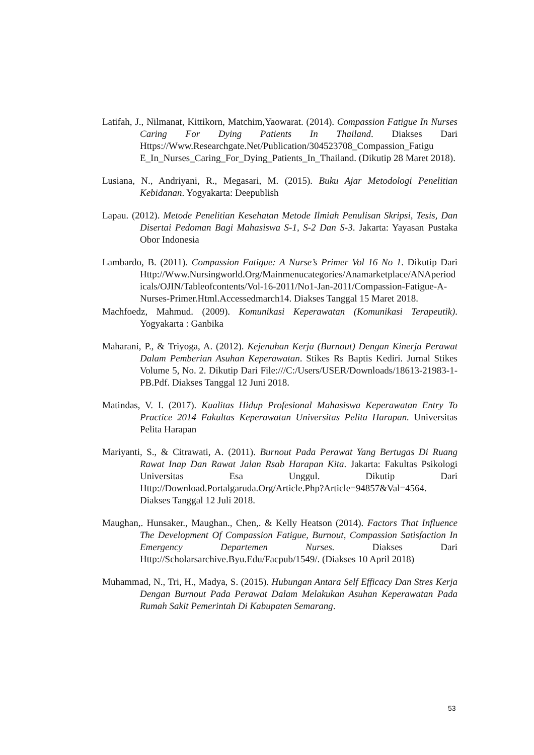Latifah, J., Nilmanat, Kittikorn, Matchim,Yaowarat. (2014). Compassion Fatigue In Nurses Caring For Dying Patients In Thailand. Diakses Dari Https://Www.Researchgate.Net/Publication/304523708_Compassion_Fatigu E_In_Nurses_Caring_For_Dying_Patients_In_Thailand. (Dikutip 28 Maret 2018).
Lusiana, N., Andriyani, R., Megasari, M. (2015). Buku Ajar Metodologi Penelitian Kebidanan. Yogyakarta: Deepublish
Lapau. (2012). Metode Penelitian Kesehatan Metode Ilmiah Penulisan Skripsi, Tesis, Dan Disertai Pedoman Bagi Mahasiswa S-1, S-2 Dan S-3. Jakarta: Yayasan Pustaka Obor Indonesia
Lambardo, B. (2011). Compassion Fatigue: A Nurse’s Primer Vol 16 No 1. Dikutip Dari Http://Www.Nursingworld.Org/Mainmenucategories/Anamarketplace/ANAperiodicals/OJIN/Tableofcontents/Vol-16-2011/No1-Jan-2011/Compassion-Fatigue-A-Nurses-Primer.Html.Accessedmarch14. Diakses Tanggal 15 Maret 2018.
Machfoedz, Mahmud. (2009). Komunikasi Keperawatan (Komunikasi Terapeutik). Yogyakarta : Ganbika
Maharani, P., & Triyoga, A. (2012). Kejenuhan Kerja (Burnout) Dengan Kinerja Perawat Dalam Pemberian Asuhan Keperawatan. Stikes Rs Baptis Kediri. Jurnal Stikes Volume 5, No. 2. Dikutip Dari File:///C:/Users/USER/Downloads/18613-21983-1-PB.Pdf. Diakses Tanggal 12 Juni 2018.
Matindas, V. I. (2017). Kualitas Hidup Profesional Mahasiswa Keperawatan Entry To Practice 2014 Fakultas Keperawatan Universitas Pelita Harapan. Universitas Pelita Harapan
Mariyanti, S., & Citrawati, A. (2011). Burnout Pada Perawat Yang Bertugas Di Ruang Rawat Inap Dan Rawat Jalan Rsab Harapan Kita. Jakarta: Fakultas Psikologi Universitas Esa Unggul. Dikutip Dari Http://Download.Portalgaruda.Org/Article.Php?Article=94857&Val=4564. Diakses Tanggal 12 Juli 2018.
Maughan,. Hunsaker., Maughan., Chen,. & Kelly Heatson (2014). Factors That Influence The Development Of Compassion Fatigue, Burnout, Compassion Satisfaction In Emergency Departemen Nurses. Diakses Dari Http://Scholarsarchive.Byu.Edu/Facpub/1549/. (Diakses 10 April 2018)
Muhammad, N., Tri, H., Madya, S. (2015). Hubungan Antara Self Efficacy Dan Stres Kerja Dengan Burnout Pada Perawat Dalam Melakukan Asuhan Keperawatan Pada Rumah Sakit Pemerintah Di Kabupaten Semarang.
53